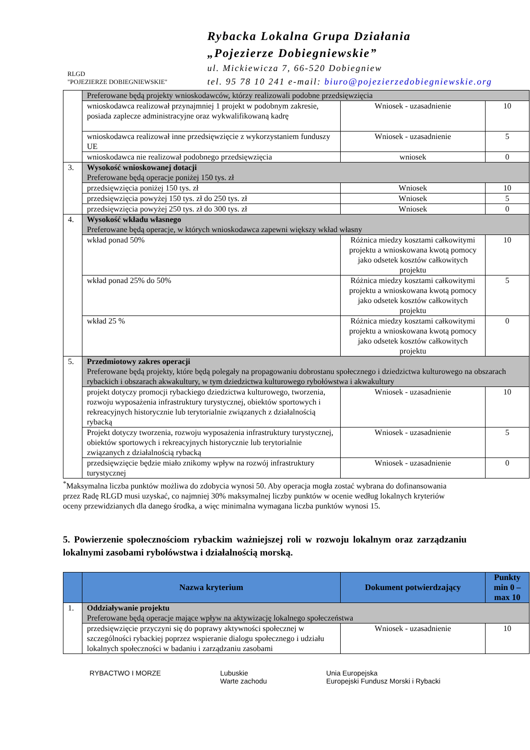RLGD
"POJEZIERZE DOBIEGNIEWSKIE"
Rybacka Lokalna Grupa Działania
„Pojezierze Dobiegniewskie”
ul. Mickiewicza 7, 66-520 Dobiegniew
tel. 95 78 10 241 e-mail: biuro@pojezierzedobiegniewskie.org
| | Preferowane będą projekty wnioskodawców, którzy realizowali podobne przedsięwzięcia | | |
| | wnioskodawca realizował przynajmniej 1 projekt w podobnym zakresie, posiada zaplecze administracyjne oraz wykwalifikowaną kadrę | Wniosek - uzasadnienie | 10 |
| | wnioskodawca realizował inne przedsięwzięcie z wykorzystaniem funduszy UE | Wniosek - uzasadnienie | 5 |
| | wnioskodawca nie realizował podobnego przedsięwzięcia | wniosek | 0 |
| 3. | Wysokość wnioskowanej dotacji Preferowane będą operacje poniżej 150 tys. zł | | |
| | przedsięwzięcia poniżej 150 tys. zł | Wniosek | 10 |
| | przedsięwzięcia powyżej 150 tys. zł do 250 tys. zł | Wniosek | 5 |
| | przedsięwzięcia powyżej 250 tys. zł do 300 tys. zł | Wniosek | 0 |
| 4. | Wysokość wkładu własnego Preferowane będą operacje, w których wnioskodawca zapewni większy wkład własny | | |
| | wkład ponad 50% | Różnica miedzy kosztami całkowitymi projektu a wnioskowana kwotą pomocy jako odsetek kosztów całkowitych projektu | 10 |
| | wkład ponad 25% do 50% | Różnica miedzy kosztami całkowitymi projektu a wnioskowana kwotą pomocy jako odsetek kosztów całkowitych projektu | 5 |
| | wkład 25 % | Różnica miedzy kosztami całkowitymi projektu a wnioskowana kwotą pomocy jako odsetek kosztów całkowitych projektu | 0 |
| 5. | Przedmiotowy zakres operacji Preferowane będą projekty, które będą polegały na propagowaniu dobrostanu społecznego i dziedzictwa kulturowego na obszarach rybackich i obszarach akwakultury, w tym dziedzictwa kulturowego rybołówstwa i akwakultury | | |
| | projekt dotyczy promocji rybackiego dziedzictwa kulturowego, tworzenia, rozwoju wyposażenia infrastruktury turystycznej, obiektów sportowych i rekreacyjnych historycznie lub terytorialnie związanych z działalnością rybacką | Wniosek - uzasadnienie | 10 |
| | Projekt dotyczy tworzenia, rozwoju wyposażenia infrastruktury turystycznej, obiektów sportowych i rekreacyjnych historycznie lub terytorialnie związanych z działalnością rybacką | Wniosek - uzasadnienie | 5 |
| | przedsięwzięcie będzie miało znikomy wpływ na rozwój infrastruktury turystycznej | Wniosek - uzasadnienie | 0 |
<sup>*</sup> Maksymalna liczba punktów możliwa do zdobycia wynosi 50. Aby operacja mogła zostać wybrana do dofinansowania przez Radę RLGD musi uzyskać, co najmniej 30% maksymalnej liczby punktów w ocenie według lokalnych kryteriów oceny przewidzianych dla danego środka, a więc minimalna wymagana liczba punktów wynosi 15.
5. Powierzenie społecznościom rybackim ważniejszej roli w rozwoju lokalnym oraz zarządzaniu lokalnymi zasobami rybołówstwa i działalnością morską.
| | Nazwa kryterium | Dokument potwierdzający | Punkty min 0 – max 10 |
| --- | --- | --- | --- |
| 1. | Oddziaływanie projektu Preferowane będą operacje mające wpływ na aktywizację lokalnego społeczeństwa | | |
| | przedsięwzięcie przyczyni się do poprawy aktywności społecznej w szczególności rybackiej poprzez wspieranie dialogu społecznego i udziału lokalnych społeczności w badaniu i zarządzaniu zasobami | Wniosek - uzasadnienie | 10 |
RYBACTWO I MORZE Lubuskie
Warte zachodu
Unia Europejska
Europejski Fundusz Morski i Rybacki